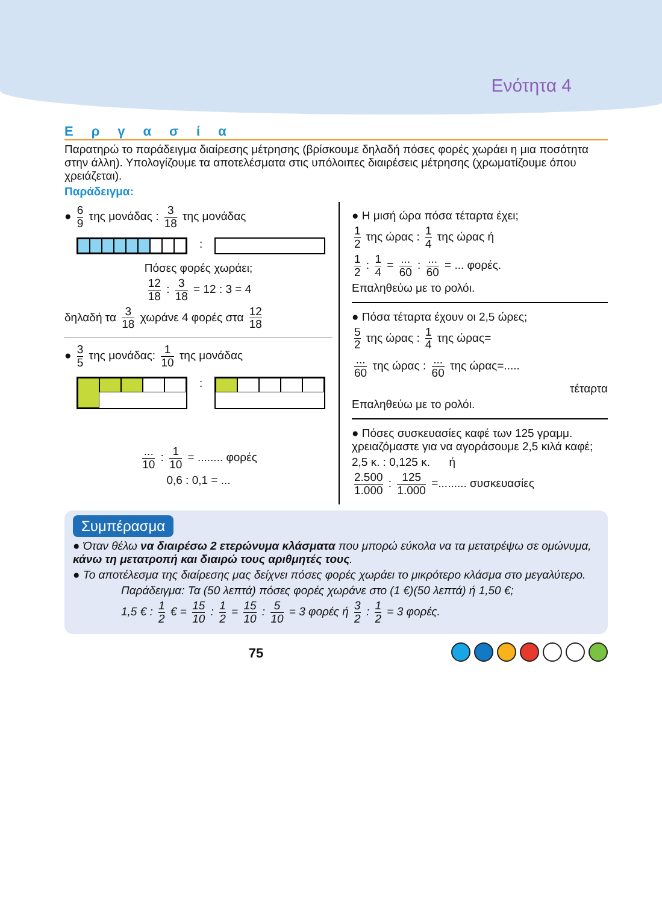Ενότητα 4
Εργασία
Παρατηρώ το παράδειγμα διαίρεσης μέτρησης (βρίσκουμε δηλαδή πόσες φορές χωράει η μια ποσότητα στην άλλη). Υπολογίζουμε τα αποτελέσματα στις υπόλοιπες διαιρέσεις μέτρησης (χρωματίζουμε όπου χρειάζεται).
Παράδειγμα:
● 6 9 της μονάδας : 3 18 της μονάδας
:
Πόσες φορές χωράει;
12 18 : 3 18 = 12 : 3 = 4
δηλαδή τα 3 18 χωράνε 4 φορές στα 12 18
● 3 5 της μονάδας: 1 10 της μονάδας
:
... 10 : 1 10 = ........ φορές
0,6 : 0,1 = ...
● Η μισή ώρα πόσα τέταρτα έχει;
1 2 της ώρας : 1 4 της ώρας ή
1 2 : 1 4 = ... 60 : ... 60 = ... φορές.
Επαληθεύω με το ρολόι.
● Πόσα τέταρτα έχουν οι 2,5 ώρες;
5 2 της ώρας : 1 4 της ώρας=
... 60 της ώρας : ... 60 της ώρας=.....
τέταρτα
Επαληθεύω με το ρολόι.
● Πόσες συσκευασίες καφέ των 125 γραμμ. χρειαζόμαστε για να αγοράσουμε 2,5 κιλά καφέ;
2,5 κ. : 0,125 κ. ή
2.500 1.000 : 125 1.000 =......... συσκευασίες
Συμπέρασμα
● Όταν θέλω να διαιρέσω 2 ετερώνυμα κλάσματα που μπορώ εύκολα να τα μετατρέψω σε ομώνυμα, κάνω τη μετατροπή και διαιρώ τους αριθμητές τους.
● Το αποτέλεσμα της διαίρεσης μας δείχνει πόσες φορές χωράει το μικρότερο κλάσμα στο μεγαλύτερο.
Παράδειγμα: Τα (50 λεπτά) πόσες φορές χωράνε στο (1 €)(50 λεπτά) ή 1,50 €;
1,5 € : 1 2 € = 15 10 : 1 2 = 15 10 : 5 10 = 3 φορές ή 3 2 : 1 2 = 3 φορές.
75